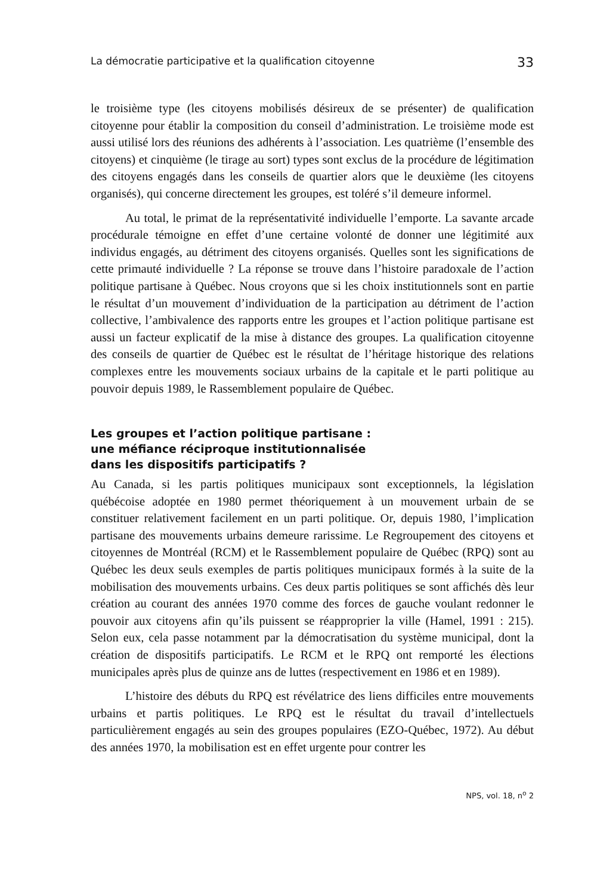La démocratie participative et la qualification citoyenne 33
le troisième type (les citoyens mobilisés désireux de se présenter) de qualification citoyenne pour établir la composition du conseil d’administration. Le troisième mode est aussi utilisé lors des réunions des adhérents à l’association. Les quatrième (l’ensemble des citoyens) et cinquième (le tirage au sort) types sont exclus de la procédure de légitimation des citoyens engagés dans les conseils de quartier alors que le deuxième (les citoyens organisés), qui concerne directement les groupes, est toléré s’il demeure informel.
Au total, le primat de la représentativité individuelle l’emporte. La savante arcade procédurale témoigne en effet d’une certaine volonté de donner une légitimité aux individus engagés, au détriment des citoyens organisés. Quelles sont les significations de cette primauté individuelle ? La réponse se trouve dans l’histoire paradoxale de l’action politique partisane à Québec. Nous croyons que si les choix institutionnels sont en partie le résultat d’un mouvement d’individuation de la participation au détriment de l’action collective, l’ambivalence des rapports entre les groupes et l’action politique partisane est aussi un facteur explicatif de la mise à distance des groupes. La qualification citoyenne des conseils de quartier de Québec est le résultat de l’héritage historique des relations complexes entre les mouvements sociaux urbains de la capitale et le parti politique au pouvoir depuis 1989, le Rassemblement populaire de Québec.
Les groupes et l’action politique partisane :
une méfiance réciproque institutionnalisée
dans les dispositifs participatifs ?
Au Canada, si les partis politiques municipaux sont exceptionnels, la législation québécoise adoptée en 1980 permet théoriquement à un mouvement urbain de se constituer relativement facilement en un parti politique. Or, depuis 1980, l’implication partisane des mouvements urbains demeure rarissime. Le Regroupement des citoyens et citoyennes de Montréal (RCM) et le Rassemblement populaire de Québec (RPQ) sont au Québec les deux seuls exemples de partis politiques municipaux formés à la suite de la mobilisation des mouvements urbains. Ces deux partis politiques se sont affichés dès leur création au courant des années 1970 comme des forces de gauche voulant redonner le pouvoir aux citoyens afin qu’ils puissent se réapproprier la ville (Hamel, 1991 : 215). Selon eux, cela passe notamment par la démocratisation du système municipal, dont la création de dispositifs participatifs. Le RCM et le RPQ ont remporté les élections municipales après plus de quinze ans de luttes (respectivement en 1986 et en 1989).
L’histoire des débuts du RPQ est révélatrice des liens difficiles entre mouvements urbains et partis politiques. Le RPQ est le résultat du travail d’intellectuels particulièrement engagés au sein des groupes populaires (EZO-Québec, 1972). Au début des années 1970, la mobilisation est en effet urgente pour contrer les
NPS, vol. 18, n<sup>o</sup> 2